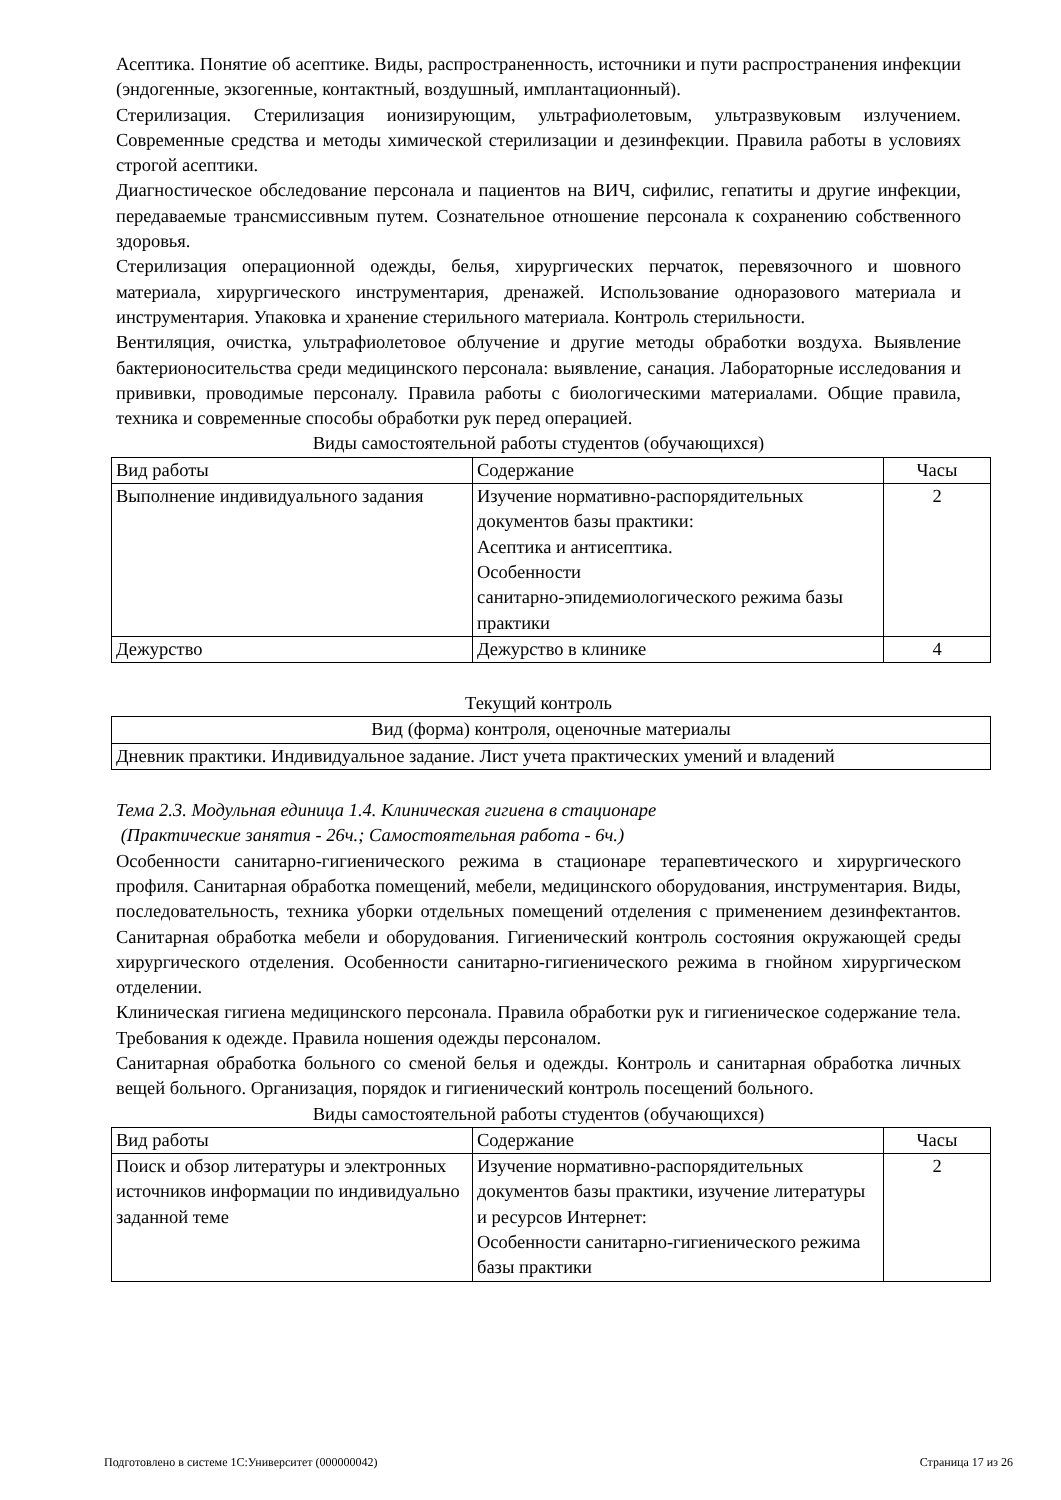Асептика. Понятие об асептике. Виды, распространенность, источники и пути распространения инфекции (эндогенные, экзогенные, контактный, воздушный, имплантационный).
Стерилизация. Стерилизация ионизирующим, ультрафиолетовым, ультразвуковым излучением. Современные средства и методы химической стерилизации и дезинфекции. Правила работы в условиях строгой асептики.
Диагностическое обследование персонала и пациентов на ВИЧ, сифилис, гепатиты и другие инфекции, передаваемые трансмиссивным путем. Сознательное отношение персонала к сохранению собственного здоровья.
Стерилизация операционной одежды, белья, хирургических перчаток, перевязочного и шовного материала, хирургического инструментария, дренажей. Использование одноразового материала и инструментария. Упаковка и хранение стерильного материала. Контроль стерильности.
Вентиляция, очистка, ультрафиолетовое облучение и другие методы обработки воздуха. Выявление бактерионосительства среди медицинского персонала: выявление, санация. Лабораторные исследования и прививки, проводимые персоналу. Правила работы с биологическими материалами. Общие правила, техника и современные способы обработки рук перед операцией.
Виды самостоятельной работы студентов (обучающихся)
| Вид работы | Содержание | Часы |
| --- | --- | --- |
| Выполнение индивидуального задания | Изучение нормативно-распорядительных документов базы практики: Асептика и антисептика. Особенности санитарно-эпидемиологического режима базы практики | 2 |
| Дежурство | Дежурство в клинике | 4 |
Текущий контроль
| Вид (форма) контроля, оценочные материалы |
| --- |
| Дневник практики. Индивидуальное задание. Лист учета практических умений и владений |
Тема 2.3. Модульная единица 1.4. Клиническая гигиена в стационаре
(Практические занятия - 26ч.; Самостоятельная работа - 6ч.)
Особенности санитарно-гигиенического режима в стационаре терапевтического и хирургического профиля. Санитарная обработка помещений, мебели, медицинского оборудования, инструментария. Виды, последовательность, техника уборки отдельных помещений отделения с применением дезинфектантов. Санитарная обработка мебели и оборудования. Гигиенический контроль состояния окружающей среды хирургического отделения. Особенности санитарно-гигиенического режима в гнойном хирургическом отделении.
Клиническая гигиена медицинского персонала. Правила обработки рук и гигиеническое содержание тела. Требования к одежде. Правила ношения одежды персоналом.
Санитарная обработка больного со сменой белья и одежды. Контроль и санитарная обработка личных вещей больного. Организация, порядок и гигиенический контроль посещений больного.
Виды самостоятельной работы студентов (обучающихся)
| Вид работы | Содержание | Часы |
| --- | --- | --- |
| Поиск и обзор литературы и электронных источников информации по индивидуально заданной теме | Изучение нормативно-распорядительных документов базы практики, изучение литературы и ресурсов Интернет: Особенности санитарно-гигиенического режима базы практики | 2 |
Подготовлено в системе 1С:Университет (000000042) Страница 17 из 26